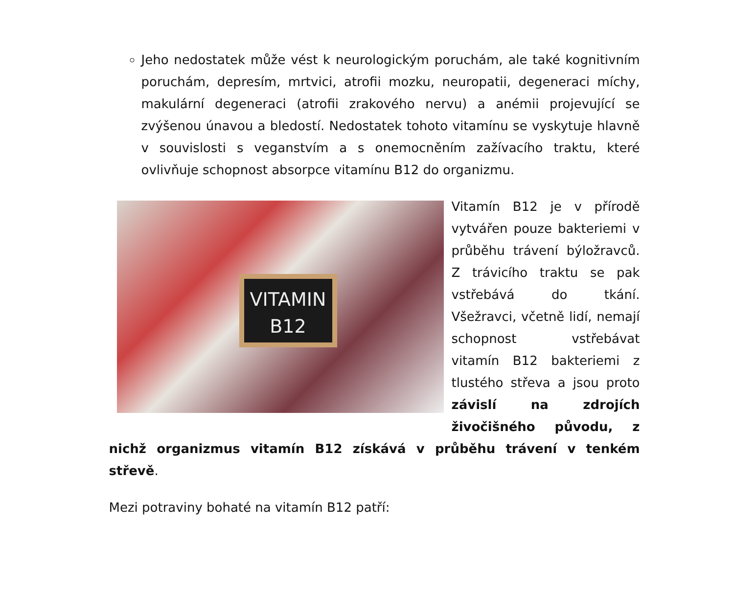Jeho nedostatek může vést k neurologickým poruchám, ale také kognitivním poruchám, depresím, mrtvici, atrofii mozku, neuropatii, degeneraci míchy, makulární degeneraci (atrofii zrakového nervu) a anémii projevující se zvýšenou únavou a bledostí. Nedostatek tohoto vitamínu se vyskytuje hlavně v souvislosti s veganstvím a s onemocněním zažívacího traktu, které ovlivňuje schopnost absorpce vitamínu B12 do organizmu.
VITAMIN
B12 Vitamín B12 je v přírodě vytvářen pouze bakteriemi v průběhu trávení býložravců. Z trávicího traktu se pak vstřebává do tkání. Všežravci, včetně lidí, nemají schopnost vstřebávat vitamín B12 bakteriemi z tlustého střeva a jsou proto závislí na zdrojích živočišného původu, z nichž organizmus vitamín B12 získává v průběhu trávení v tenkém střevě.
Mezi potraviny bohaté na vitamín B12 patří: